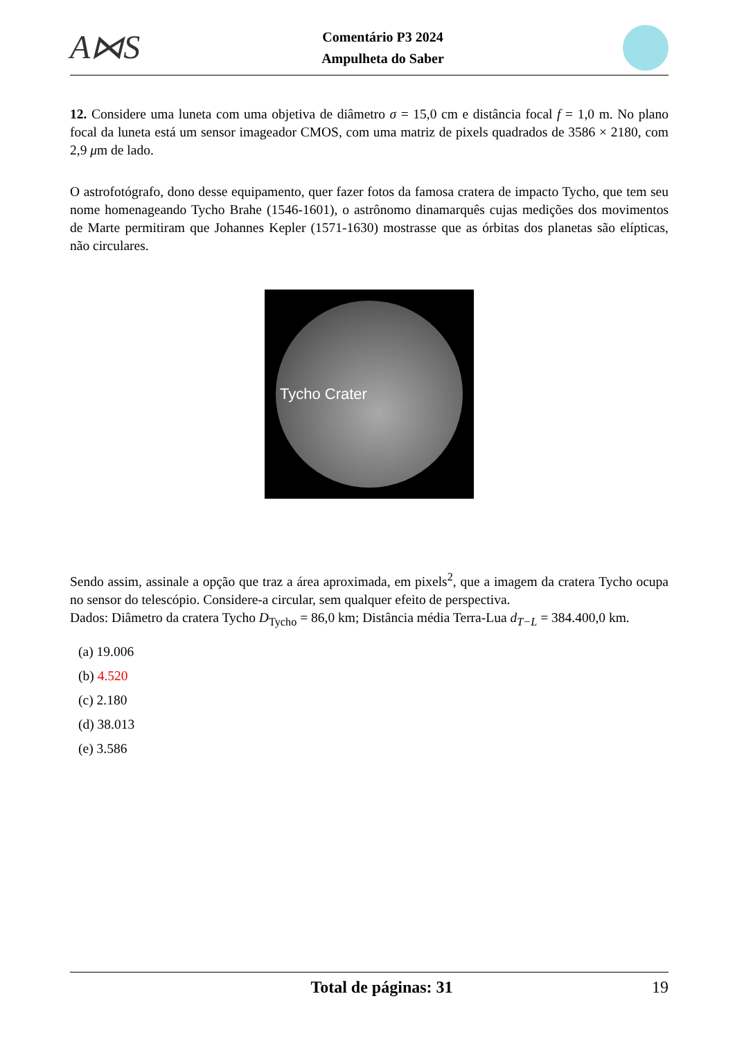A⋈S
Comentário P3 2024
Ampulheta do Saber
12. Considere uma luneta com uma objetiva de diâmetro σ = 15,0 cm e distância focal f = 1,0 m. No plano focal da luneta está um sensor imageador CMOS, com uma matriz de pixels quadrados de 3586 × 2180, com 2,9 μm de lado.
O astrofotógrafo, dono desse equipamento, quer fazer fotos da famosa cratera de impacto Tycho, que tem seu nome homenageando Tycho Brahe (1546-1601), o astrônomo dinamarquês cujas medições dos movimentos de Marte permitiram que Johannes Kepler (1571-1630) mostrasse que as órbitas dos planetas são elípticas, não circulares.
Tycho Crater
Sendo assim, assinale a opção que traz a área aproximada, em pixels<sup>2</sup>, que a imagem da cratera Tycho ocupa no sensor do telescópio. Considere-a circular, sem qualquer efeito de perspectiva.
Dados: Diâmetro da cratera Tycho D<sub>Tycho</sub> = 86,0 km; Distância média Terra-Lua d<sub>T−L</sub> = 384.400,0 km.
(a) 19.006
(b) 4.520
(c) 2.180
(d) 38.013
(e) 3.586
Total de páginas: 31 19